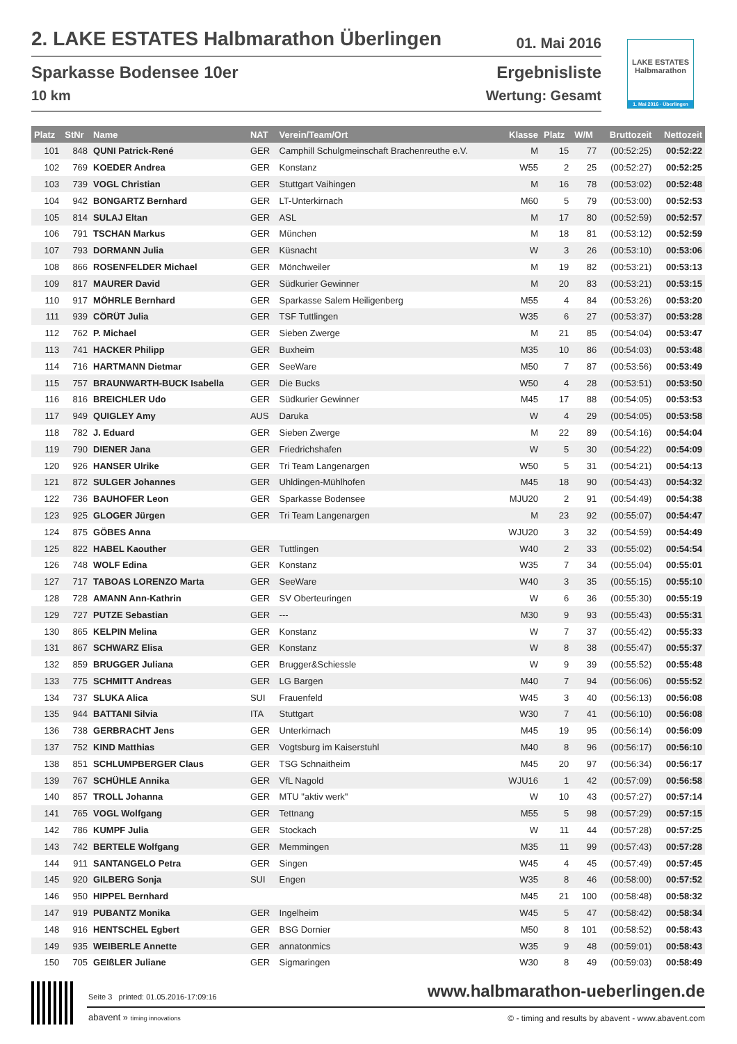2. LAKE ESTATES Halbmarathon Überlingen 01. Mai 2016
Sparkasse Bodensee 10er
10 km
Ergebnisliste
Wertung: Gesamt
LAKE ESTATES
Halbmarathon
1. Mai 2016 · Überlingen
| Platz | StNr | Name | NAT | Verein/Team/Ort | Klasse | Platz | W/M | Bruttozeit | Nettozeit |
| --- | --- | --- | --- | --- | --- | --- | --- | --- | --- |
| 101 | 848 | QUNI Patrick-René | GER | Camphill Schulgmeinschaft Brachenreuthe e.V. | M | 15 | 77 | (00:52:25) | 00:52:22 |
| 102 | 769 | KOEDER Andrea | GER | Konstanz | W55 | 2 | 25 | (00:52:27) | 00:52:25 |
| 103 | 739 | VOGL Christian | GER | Stuttgart Vaihingen | M | 16 | 78 | (00:53:02) | 00:52:48 |
| 104 | 942 | BONGARTZ Bernhard | GER | LT-Unterkirnach | M60 | 5 | 79 | (00:53:00) | 00:52:53 |
| 105 | 814 | SULAJ Eltan | GER | ASL | M | 17 | 80 | (00:52:59) | 00:52:57 |
| 106 | 791 | TSCHAN Markus | GER | München | M | 18 | 81 | (00:53:12) | 00:52:59 |
| 107 | 793 | DORMANN Julia | GER | Küsnacht | W | 3 | 26 | (00:53:10) | 00:53:06 |
| 108 | 866 | ROSENFELDER Michael | GER | Mönchweiler | M | 19 | 82 | (00:53:21) | 00:53:13 |
| 109 | 817 | MAURER David | GER | Südkurier Gewinner | M | 20 | 83 | (00:53:21) | 00:53:15 |
| 110 | 917 | MÖHRLE Bernhard | GER | Sparkasse Salem Heiligenberg | M55 | 4 | 84 | (00:53:26) | 00:53:20 |
| 111 | 939 | CÖRÜT Julia | GER | TSF Tuttlingen | W35 | 6 | 27 | (00:53:37) | 00:53:28 |
| 112 | 762 | P. Michael | GER | Sieben Zwerge | M | 21 | 85 | (00:54:04) | 00:53:47 |
| 113 | 741 | HACKER Philipp | GER | Buxheim | M35 | 10 | 86 | (00:54:03) | 00:53:48 |
| 114 | 716 | HARTMANN Dietmar | GER | SeeWare | M50 | 7 | 87 | (00:53:56) | 00:53:49 |
| 115 | 757 | BRAUNWARTH-BUCK Isabella | GER | Die Bucks | W50 | 4 | 28 | (00:53:51) | 00:53:50 |
| 116 | 816 | BREICHLER Udo | GER | Südkurier Gewinner | M45 | 17 | 88 | (00:54:05) | 00:53:53 |
| 117 | 949 | QUIGLEY Amy | AUS | Daruka | W | 4 | 29 | (00:54:05) | 00:53:58 |
| 118 | 782 | J. Eduard | GER | Sieben Zwerge | M | 22 | 89 | (00:54:16) | 00:54:04 |
| 119 | 790 | DIENER Jana | GER | Friedrichshafen | W | 5 | 30 | (00:54:22) | 00:54:09 |
| 120 | 926 | HANSER Ulrike | GER | Tri Team Langenargen | W50 | 5 | 31 | (00:54:21) | 00:54:13 |
| 121 | 872 | SULGER Johannes | GER | Uhldingen-Mühlhofen | M45 | 18 | 90 | (00:54:43) | 00:54:32 |
| 122 | 736 | BAUHOFER Leon | GER | Sparkasse Bodensee | MJU20 | 2 | 91 | (00:54:49) | 00:54:38 |
| 123 | 925 | GLOGER Jürgen | GER | Tri Team Langenargen | M | 23 | 92 | (00:55:07) | 00:54:47 |
| 124 | 875 | GÖBES Anna | | | WJU20 | 3 | 32 | (00:54:59) | 00:54:49 |
| 125 | 822 | HABEL Kaouther | GER | Tuttlingen | W40 | 2 | 33 | (00:55:02) | 00:54:54 |
| 126 | 748 | WOLF Edina | GER | Konstanz | W35 | 7 | 34 | (00:55:04) | 00:55:01 |
| 127 | 717 | TABOAS LORENZO Marta | GER | SeeWare | W40 | 3 | 35 | (00:55:15) | 00:55:10 |
| 128 | 728 | AMANN Ann-Kathrin | GER | SV Oberteuringen | W | 6 | 36 | (00:55:30) | 00:55:19 |
| 129 | 727 | PUTZE Sebastian | GER | --- | M30 | 9 | 93 | (00:55:43) | 00:55:31 |
| 130 | 865 | KELPIN Melina | GER | Konstanz | W | 7 | 37 | (00:55:42) | 00:55:33 |
| 131 | 867 | SCHWARZ Elisa | GER | Konstanz | W | 8 | 38 | (00:55:47) | 00:55:37 |
| 132 | 859 | BRUGGER Juliana | GER | Brugger&Schiessle | W | 9 | 39 | (00:55:52) | 00:55:48 |
| 133 | 775 | SCHMITT Andreas | GER | LG Bargen | M40 | 7 | 94 | (00:56:06) | 00:55:52 |
| 134 | 737 | SLUKA Alica | SUI | Frauenfeld | W45 | 3 | 40 | (00:56:13) | 00:56:08 |
| 135 | 944 | BATTANI Silvia | ITA | Stuttgart | W30 | 7 | 41 | (00:56:10) | 00:56:08 |
| 136 | 738 | GERBRACHT Jens | GER | Unterkirnach | M45 | 19 | 95 | (00:56:14) | 00:56:09 |
| 137 | 752 | KIND Matthias | GER | Vogtsburg im Kaiserstuhl | M40 | 8 | 96 | (00:56:17) | 00:56:10 |
| 138 | 851 | SCHLUMPBERGER Claus | GER | TSG Schnaitheim | M45 | 20 | 97 | (00:56:34) | 00:56:17 |
| 139 | 767 | SCHÜHLE Annika | GER | VfL Nagold | WJU16 | 1 | 42 | (00:57:09) | 00:56:58 |
| 140 | 857 | TROLL Johanna | GER | MTU "aktiv werk" | W | 10 | 43 | (00:57:27) | 00:57:14 |
| 141 | 765 | VOGL Wolfgang | GER | Tettnang | M55 | 5 | 98 | (00:57:29) | 00:57:15 |
| 142 | 786 | KUMPF Julia | GER | Stockach | W | 11 | 44 | (00:57:28) | 00:57:25 |
| 143 | 742 | BERTELE Wolfgang | GER | Memmingen | M35 | 11 | 99 | (00:57:43) | 00:57:28 |
| 144 | 911 | SANTANGELO Petra | GER | Singen | W45 | 4 | 45 | (00:57:49) | 00:57:45 |
| 145 | 920 | GILBERG Sonja | SUI | Engen | W35 | 8 | 46 | (00:58:00) | 00:57:52 |
| 146 | 950 | HIPPEL Bernhard | | | M45 | 21 | 100 | (00:58:48) | 00:58:32 |
| 147 | 919 | PUBANTZ Monika | GER | Ingelheim | W45 | 5 | 47 | (00:58:42) | 00:58:34 |
| 148 | 916 | HENTSCHEL Egbert | GER | BSG Dornier | M50 | 8 | 101 | (00:58:52) | 00:58:43 |
| 149 | 935 | WEIBERLE Annette | GER | annatonmics | W35 | 9 | 48 | (00:59:01) | 00:58:43 |
| 150 | 705 | GEIßLER Juliane | GER | Sigmaringen | W30 | 8 | 49 | (00:59:03) | 00:58:49 |
Seite 3 printed: 01.05.2016-17:09:16
www.halbmarathon-ueberlingen.de
abavent » timing innovations
© - timing and results by abavent - www.abavent.com